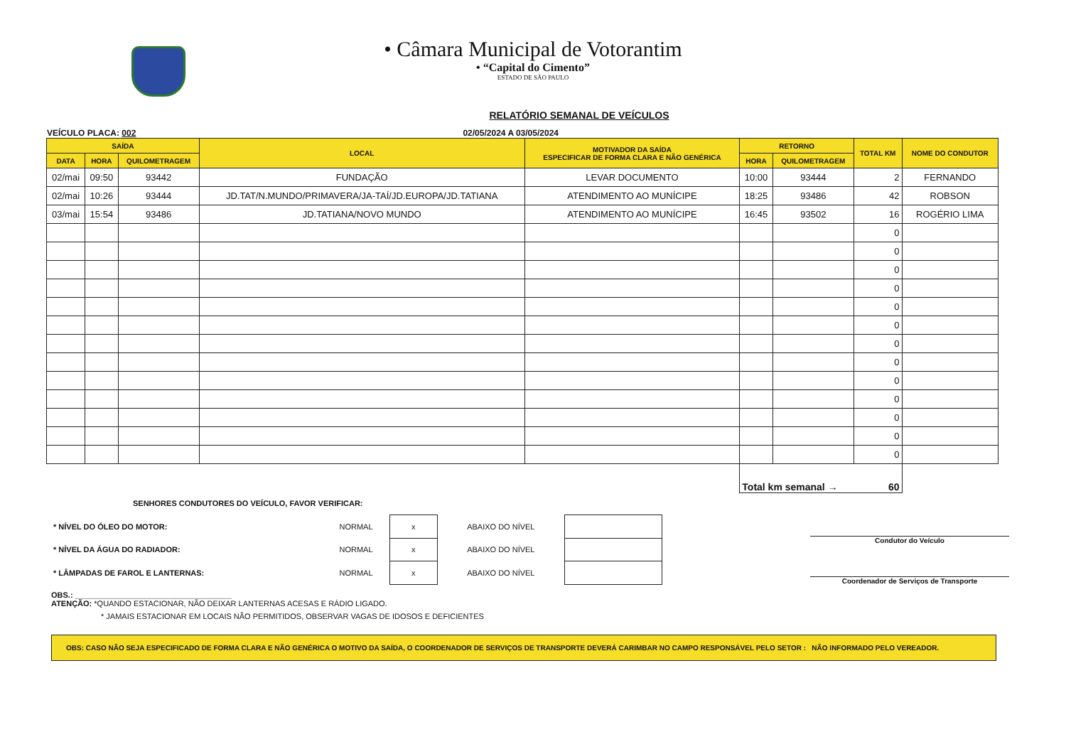• Câmara Municipal de Votorantim
• “Capital do Cimento”
ESTADO DE SÃO PAULO
RELATÓRIO SEMANAL DE VEÍCULOS
VEÍCULO PLACA: 002 02/05/2024 A 03/05/2024
| SAÍDA | | | LOCAL | MOTIVADOR DA SAÍDA ESPECIFICAR DE FORMA CLARA E NÃO GENÉRICA | RETORNO | | TOTAL KM | NOME DO CONDUTOR |
| --- | --- | --- | --- | --- | --- | --- | --- | --- |
| DATA | HORA | QUILOMETRAGEM | | | HORA | QUILOMETRAGEM | | |
| 02/mai | 09:50 | 93442 | FUNDAÇÃO | LEVAR DOCUMENTO | 10:00 | 93444 | 2 | FERNANDO |
| 02/mai | 10:26 | 93444 | JD.TAT/N.MUNDO/PRIMAVERA/JA-TAÍ/JD.EUROPA/JD.TATIANA | ATENDIMENTO AO MUNÍCIPE | 18:25 | 93486 | 42 | ROBSON |
| 03/mai | 15:54 | 93486 | JD.TATIANA/NOVO MUNDO | ATENDIMENTO AO MUNÍCIPE | 16:45 | 93502 | 16 | ROGÉRIO LIMA |
| | | | | | | | 0 | |
| | | | | | | | 0 | |
| | | | | | | | 0 | |
| | | | | | | | 0 | |
| | | | | | | | 0 | |
| | | | | | | | 0 | |
| | | | | | | | 0 | |
| | | | | | | | 0 | |
| | | | | | | | 0 | |
| | | | | | | | 0 | |
| | | | | | | | 0 | |
| | | | | | | | 0 | |
| | | | | | | | 0 | |
| | | | | | Total km semanal → 60 | | | |
SENHORES CONDUTORES DO VEÍCULO, FAVOR VERIFICAR:
| * NÍVEL DO ÓLEO DO MOTOR: | NORMAL | x | ABAIXO DO NÍVEL | |
| * NÍVEL DA ÁGUA DO RADIADOR: | NORMAL | x | ABAIXO DO NÍVEL | |
| * LÂMPADAS DE FAROL E LANTERNAS: | NORMAL | x | ABAIXO DO NÍVEL | |
Condutor do Veículo
Coordenador de Serviços de Transporte
OBS.: ____________________________________
ATENÇÃO: *QUANDO ESTACIONAR, NÃO DEIXAR LANTERNAS ACESAS E RÁDIO LIGADO.
* JAMAIS ESTACIONAR EM LOCAIS NÃO PERMITIDOS, OBSERVAR VAGAS DE IDOSOS E DEFICIENTES
OBS: CASO NÃO SEJA ESPECIFICADO DE FORMA CLARA E NÃO GENÉRICA O MOTIVO DA SAÍDA, O COORDENADOR DE SERVIÇOS DE TRANSPORTE DEVERÁ CARIMBAR NO CAMPO RESPONSÁVEL PELO SETOR : NÃO INFORMADO PELO VEREADOR.